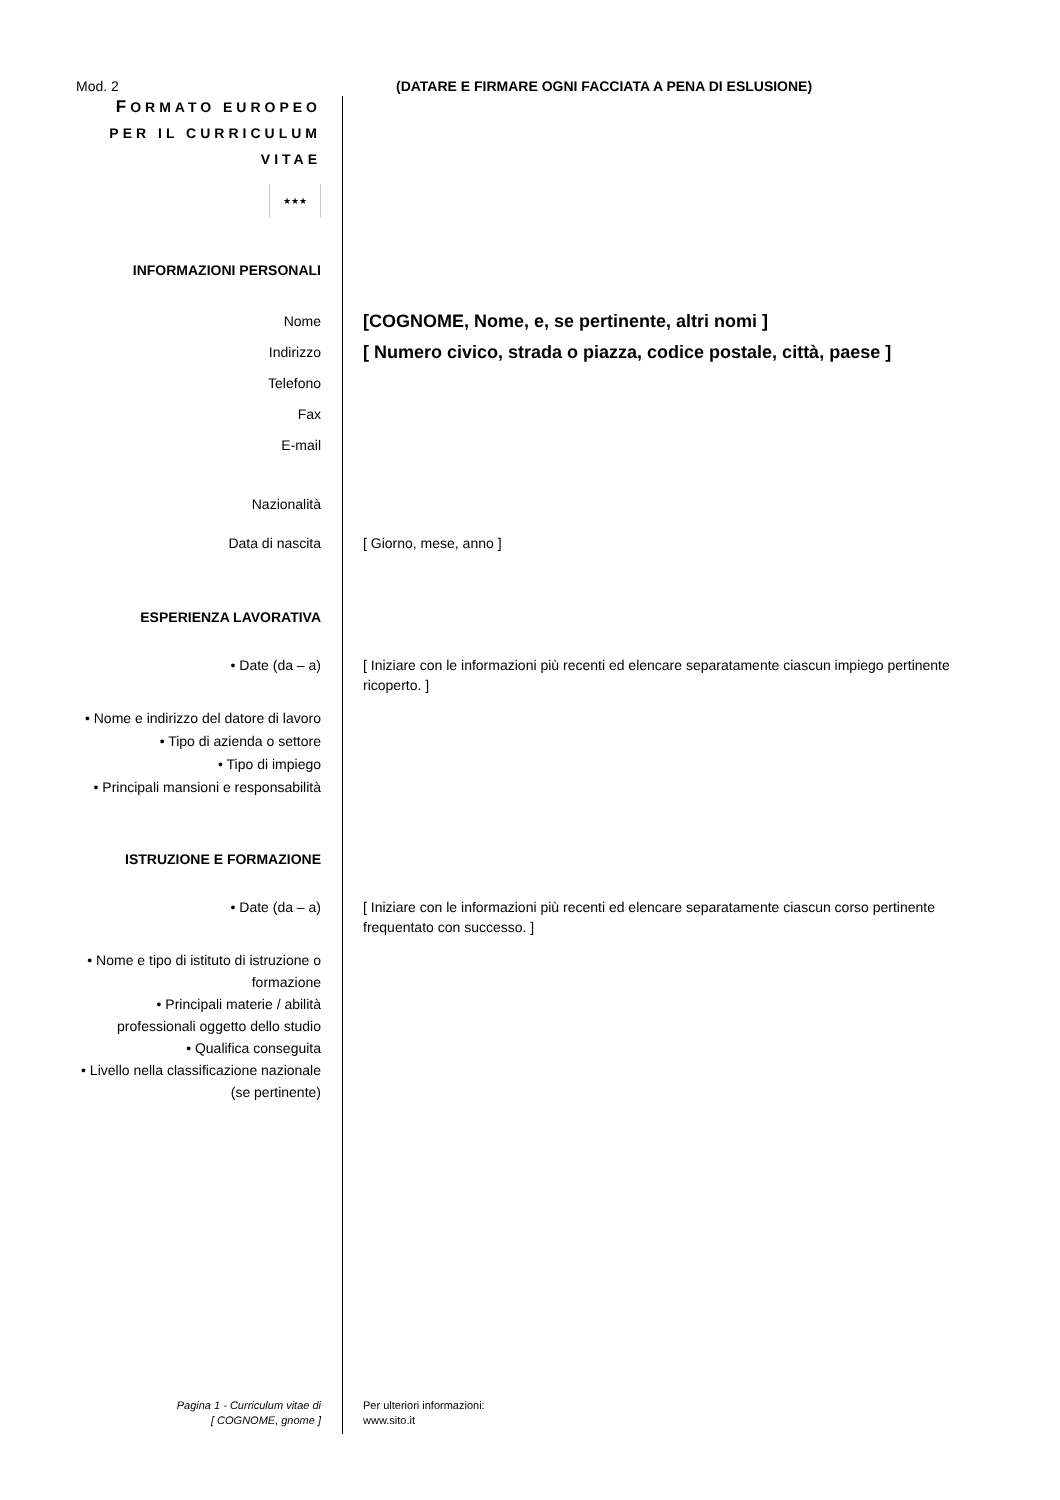Mod. 2 (DATARE E FIRMARE OGNI FACCIATA A PENA DI ESLUSIONE)
FORMATO EUROPEO
PER IL CURRICULUM
VITAE
★★★
INFORMAZIONI PERSONALI
Nome
[COGNOME, Nome, e, se pertinente, altri nomi ]
Indirizzo
[ Numero civico, strada o piazza, codice postale, città, paese ]
Telefono
Fax
E-mail
Nazionalità
Data di nascita [ Giorno, mese, anno ]
ESPERIENZA LAVORATIVA
• Date (da – a) [ Iniziare con le informazioni più recenti ed elencare separatamente ciascun impiego pertinente ricoperto. ]
• Nome e indirizzo del datore di lavoro
• Tipo di azienda o settore
• Tipo di impiego
• Principali mansioni e responsabilità
ISTRUZIONE E FORMAZIONE
• Date (da – a) [ Iniziare con le informazioni più recenti ed elencare separatamente ciascun corso pertinente frequentato con successo. ]
• Nome e tipo di istituto di istruzione o formazione
• Principali materie / abilità professionali oggetto dello studio
• Qualifica conseguita
• Livello nella classificazione nazionale (se pertinente)
Pagina 1 - Curriculum vitae di
[ COGNOME, gnome ]
Per ulteriori informazioni:
www.sito.it